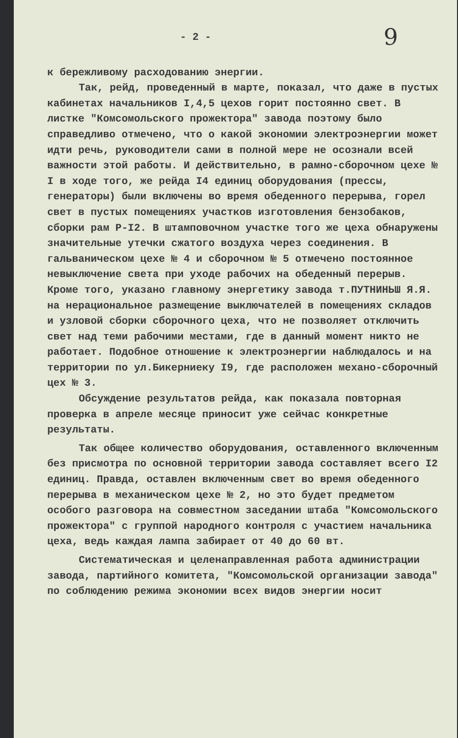- 2 - 9
к бережливому расходованию энергии.
Так, рейд, проведенный в марте, показал, что даже в пустых кабинетах начальников I,4,5 цехов горит постоянно свет. В листке "Комсомольского прожектора" завода поэтому было справедливо отмечено, что о какой экономии электроэнергии может идти речь, руководители сами в полной мере не осознали всей важности этой работы. И действительно, в рамно-сборочном цехе № I в ходе того, же рейда I4 единиц оборудования (прессы, генераторы) были включены во время обеденного перерыва, горел свет в пустых помещениях участков изготовления бензобаков, сборки рам Р-I2. В штамповочном участке того же цеха обнаружены значительные утечки сжатого воздуха через соединения. В гальваническом цехе № 4 и сборочном № 5 отмечено постоянное невыключение света при уходе рабочих на обеденный перерыв. Кроме того, указано главному энергетику завода т.ПУТНИНЬШ Я.Я. на нерациональное размещение выключателей в помещениях складов и узловой сборки сборочного цеха, что не позволяет отключить свет над теми рабочими местами, где в данный момент никто не работает. Подобное отношение к электроэнергии наблюдалось и на территории по ул.Бикерниеку I9, где расположен механо-сборочный цех № 3.
Обсуждение результатов рейда, как показала повторная проверка в апреле месяце приносит уже сейчас конкретные результаты.
Так общее количество оборудования, оставленного включенным без присмотра по основной территории завода составляет всего I2 единиц. Правда, оставлен включенным свет во время обеденного перерыва в механическом цехе № 2, но это будет предметом особого разговора на совместном заседании штаба "Комсомольского прожектора" с группой народного контроля с участием начальника цеха, ведь каждая лампа забирает от 40 до 60 вт.
Систематическая и целенаправленная работа администрации завода, партийного комитета, "Комсомольской организации завода" по соблюдению режима экономии всех видов энергии носит